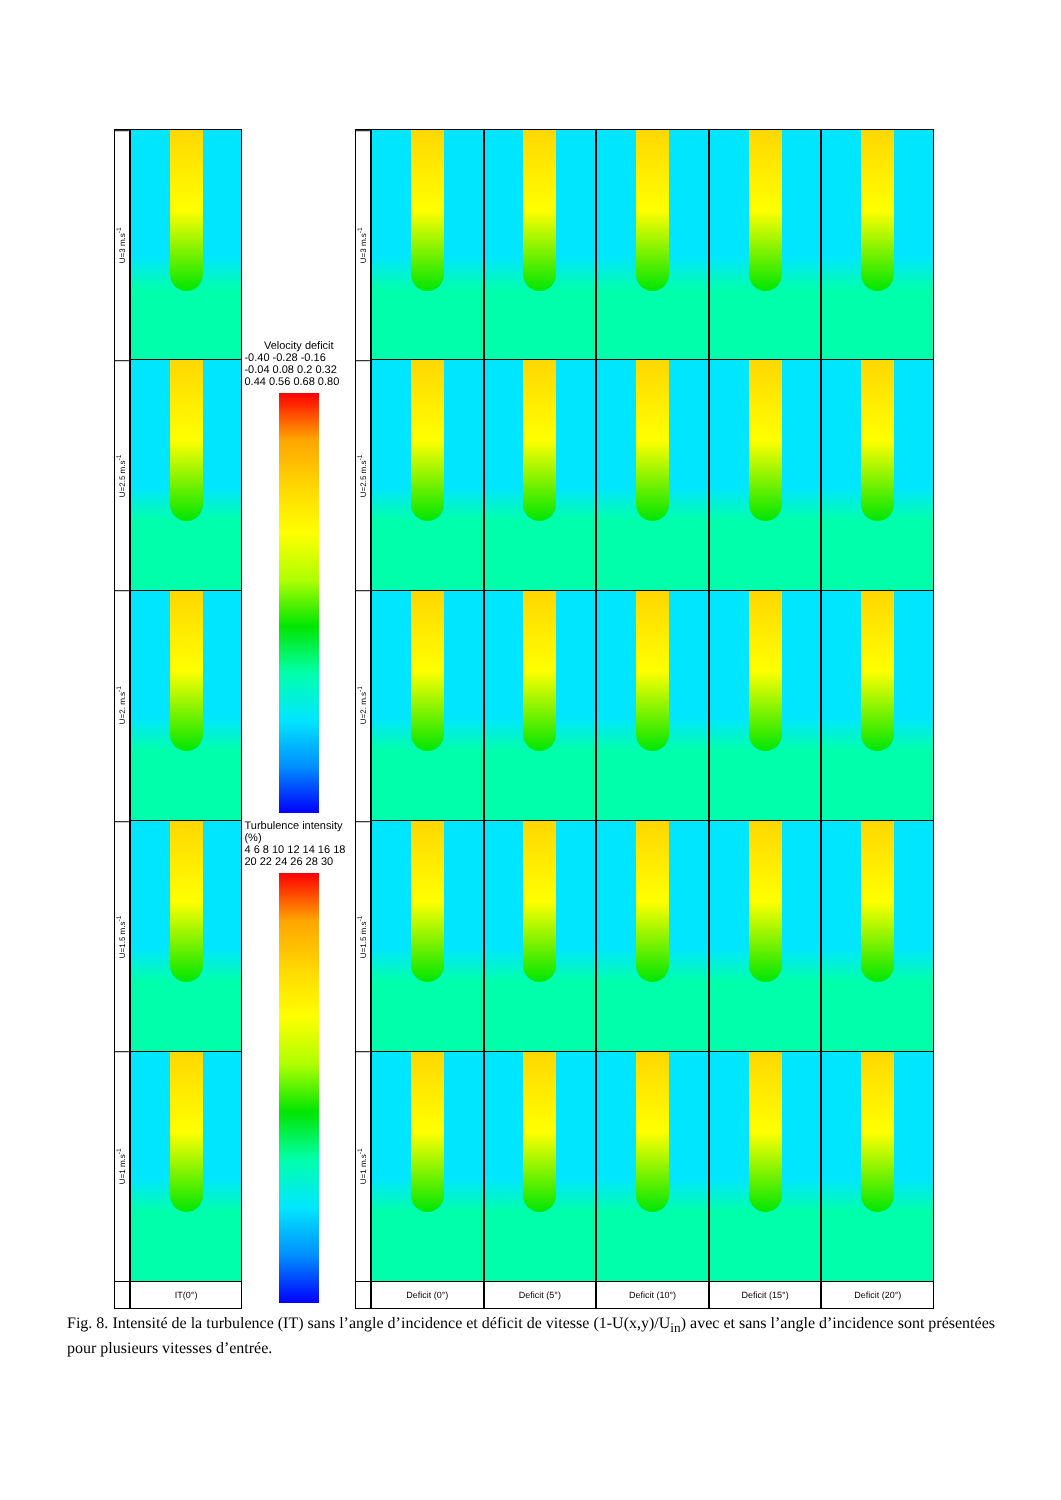U=3 m.s<sup>-1</sup>
U=2.5 m.s<sup>-1</sup>
U=2. m.s<sup>-1</sup>
U=1.5 m.s<sup>-1</sup>
U=1 m.s<sup>-1</sup>
IT(0°)
Velocity deficit
-0.40 -0.28 -0.16 -0.04 0.08 0.2 0.32 0.44 0.56 0.68 0.80
Turbulence intensity (%)
4 6 8 10 12 14 16 18 20 22 24 26 28 30
U=3 m.s<sup>-1</sup>
U=2.5 m.s<sup>-1</sup>
U=2. m.s<sup>-1</sup>
U=1.5 m.s<sup>-1</sup>
U=1 m.s<sup>-1</sup>
Deficit (0°)
Deficit (5°)
Deficit (10°)
Deficit (15°)
Deficit (20°)
Fig. 8. Intensité de la turbulence (IT) sans l’angle d’incidence et déficit de vitesse (1-U(x,y)/U<sub>in</sub>) avec et sans l’angle d’incidence sont présentées pour plusieurs vitesses d’entrée.